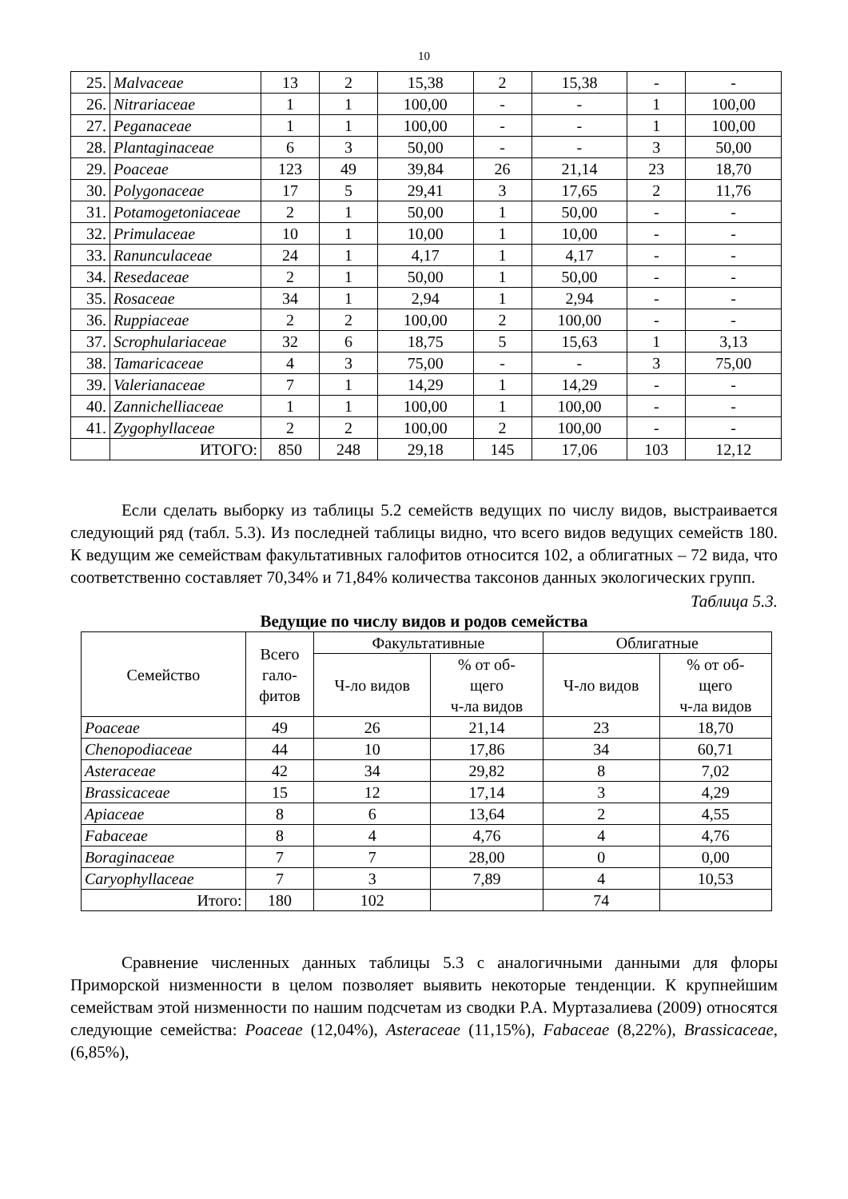10
| 25. | Malvaceae | 13 | 2 | 15,38 | 2 | 15,38 | - | - |
| 26. | Nitrariaceae | 1 | 1 | 100,00 | - | - | 1 | 100,00 |
| 27. | Peganaceae | 1 | 1 | 100,00 | - | - | 1 | 100,00 |
| 28. | Plantaginaceae | 6 | 3 | 50,00 | - | - | 3 | 50,00 |
| 29. | Poaceae | 123 | 49 | 39,84 | 26 | 21,14 | 23 | 18,70 |
| 30. | Polygonaceae | 17 | 5 | 29,41 | 3 | 17,65 | 2 | 11,76 |
| 31. | Potamogetoniaceae | 2 | 1 | 50,00 | 1 | 50,00 | - | - |
| 32. | Primulaceae | 10 | 1 | 10,00 | 1 | 10,00 | - | - |
| 33. | Ranunculaceae | 24 | 1 | 4,17 | 1 | 4,17 | - | - |
| 34. | Resedaceae | 2 | 1 | 50,00 | 1 | 50,00 | - | - |
| 35. | Rosaceae | 34 | 1 | 2,94 | 1 | 2,94 | - | - |
| 36. | Ruppiaceae | 2 | 2 | 100,00 | 2 | 100,00 | - | - |
| 37. | Scrophulariaceae | 32 | 6 | 18,75 | 5 | 15,63 | 1 | 3,13 |
| 38. | Tamaricaceae | 4 | 3 | 75,00 | - | - | 3 | 75,00 |
| 39. | Valerianaceae | 7 | 1 | 14,29 | 1 | 14,29 | - | - |
| 40. | Zannichelliaceae | 1 | 1 | 100,00 | 1 | 100,00 | - | - |
| 41. | Zygophyllaceae | 2 | 2 | 100,00 | 2 | 100,00 | - | - |
| | ИТОГО: | 850 | 248 | 29,18 | 145 | 17,06 | 103 | 12,12 |
Если сделать выборку из таблицы 5.2 семейств ведущих по числу видов, выстраивается следующий ряд (табл. 5.3). Из последней таблицы видно, что всего видов ведущих семейств 180. К ведущим же семействам факультативных галофитов относится 102, а облигатных – 72 вида, что соответственно составляет 70,34% и 71,84% количества таксонов данных экологических групп.
Таблица 5.3.
Ведущие по числу видов и родов семейства
| Семейство | Всего гало- фитов | Факультативные | | Облигатные | |
| --- | --- | --- | --- | --- | --- |
| | | Ч-ло видов | % от об- щего ч-ла видов | Ч-ло видов | % от об- щего ч-ла видов |
| Poaceae | 49 | 26 | 21,14 | 23 | 18,70 |
| Chenopodiaceae | 44 | 10 | 17,86 | 34 | 60,71 |
| Asteraceae | 42 | 34 | 29,82 | 8 | 7,02 |
| Brassicaceae | 15 | 12 | 17,14 | 3 | 4,29 |
| Apiaceae | 8 | 6 | 13,64 | 2 | 4,55 |
| Fabaceae | 8 | 4 | 4,76 | 4 | 4,76 |
| Boraginaceae | 7 | 7 | 28,00 | 0 | 0,00 |
| Caryophyllaceae | 7 | 3 | 7,89 | 4 | 10,53 |
| Итого: | 180 | 102 | | 74 | |
Сравнение численных данных таблицы 5.3 с аналогичными данными для флоры Приморской низменности в целом позволяет выявить некоторые тенденции. К крупнейшим семействам этой низменности по нашим подсчетам из сводки Р.А. Муртазалиева (2009) относятся следующие семейства: Poaceae (12,04%), Asteraceae (11,15%), Fabaceae (8,22%), Brassicaceae, (6,85%),